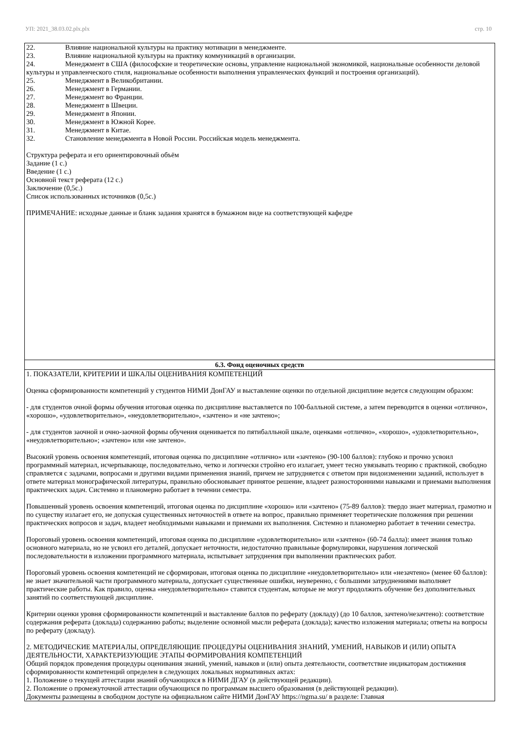УП: 2021_38.03.02.plx.plx стр. 10
| 22. Влияние национальной культуры на практику мотивации в менеджменте. 23. Влияние национальной культуры на практику коммуникаций в организации. 24. Менеджмент в США (философские и теоретические основы, управление национальной экономикой, национальные особенности деловой культуры и управленческого стиля, национальные особенности выполнения управленческих функций и построения организаций). 25. Менеджмент в Великобритании. 26. Менеджмент в Германии. 27. Менеджмент во Франции. 28. Менеджмент в Швеции. 29. Менеджмент в Японии. 30. Менеджмент в Южной Корее. 31. Менеджмент в Китае. 32. Становление менеджмента в Новой России. Российская модель менеджмента. Структура реферата и его ориентировочный объём Задание (1 с.) Введение (1 с.) Основной текст реферата (12 с.) Заключение (0,5с.) Список использованных источников (0,5с.) ПРИМЕЧАНИЕ: исходные данные и бланк задания хранятся в бумажном виде на соответствующей кафедре |
| 6.3. Фонд оценочных средств |
| 1. ПОКАЗАТЕЛИ, КРИТЕРИИ И ШКАЛЫ ОЦЕНИВАНИЯ КОМПЕТЕНЦИЙ Оценка сформированности компетенций у студентов НИМИ ДонГАУ и выставление оценки по отдельной дисциплине ведется следующим образом: - для студентов очной формы обучения итоговая оценка по дисциплине выставляется по 100-балльной системе, а затем переводится в оценки «отлично», «хорошо», «удовлетворительно», «неудовлетворительно», «зачтено» и «не зачтено»; - для студентов заочной и очно-заочной формы обучения оценивается по пятибалльной шкале, оценками «отлично», «хорошо», «удовлетворительно», «неудовлетворительно»; «зачтено» или «не зачтено». Высокий уровень освоения компетенций, итоговая оценка по дисциплине «отлично» или «зачтено» (90-100 баллов): глубоко и прочно усвоил программный материал, исчерпывающе, последовательно, четко и логически стройно его излагает, умеет тесно увязывать теорию с практикой, свободно справляется с задачами, вопросами и другими видами применения знаний, причем не затрудняется с ответом при видоизменении заданий, использует в ответе материал монографической литературы, правильно обосновывает принятое решение, владеет разносторонними навыками и приемами выполнения практических задач. Системно и планомерно работает в течении семестра. Повышенный уровень освоения компетенций, итоговая оценка по дисциплине «хорошо» или «зачтено» (75-89 баллов): твердо знает материал, грамотно и по существу излагает его, не допуская существенных неточностей в ответе на вопрос, правильно применяет теоретические положения при решении практических вопросов и задач, владеет необходимыми навыками и приемами их выполнения. Системно и планомерно работает в течении семестра. Пороговый уровень освоения компетенций, итоговая оценка по дисциплине «удовлетворительно» или «зачтено» (60-74 балла): имеет знания только основного материала, но не усвоил его деталей, допускает неточности, недостаточно правильные формулировки, нарушения логической последовательности в изложении программного материала, испытывает затруднения при выполнении практических работ. Пороговый уровень освоения компетенций не сформирован, итоговая оценка по дисциплине «неудовлетворительно» или «незачтено» (менее 60 баллов): не знает значительной части программного материала, допускает существенные ошибки, неуверенно, с большими затруднениями выполняет практические работы. Как правило, оценка «неудовлетворительно» ставится студентам, которые не могут продолжить обучение без дополнительных занятий по соответствующей дисциплине. Критерии оценки уровня сформированности компетенций и выставление баллов по реферату (докладу) (до 10 баллов, зачтено/незачтено): соответствие содержания реферата (доклада) содержанию работы; выделение основной мысли реферата (доклада); качество изложения материала; ответы на вопросы по реферату (докладу). 2. МЕТОДИЧЕСКИЕ МАТЕРИАЛЫ, ОПРЕДЕЛЯЮЩИЕ ПРОЦЕДУРЫ ОЦЕНИВАНИЯ ЗНАНИЙ, УМЕНИЙ, НАВЫКОВ И (ИЛИ) ОПЫТА ДЕЯТЕЛЬНОСТИ, ХАРАКТЕРИЗУЮЩИЕ ЭТАПЫ ФОРМИРОВАНИЯ КОМПЕТЕНЦИЙ Общий порядок проведения процедуры оценивания знаний, умений, навыков и (или) опыта деятельности, соответствие индикаторам достижения сформированности компетенций определен в следующих локальных нормативных актах: 1. Положение о текущей аттестации знаний обучающихся в НИМИ ДГАУ (в действующей редакции). 2. Положение о промежуточной аттестации обучающихся по программам высшего образования (в действующей редакции). Документы размещены в свободном доступе на официальном сайте НИМИ ДонГАУ https://ngma.su/ в разделе: Главная |